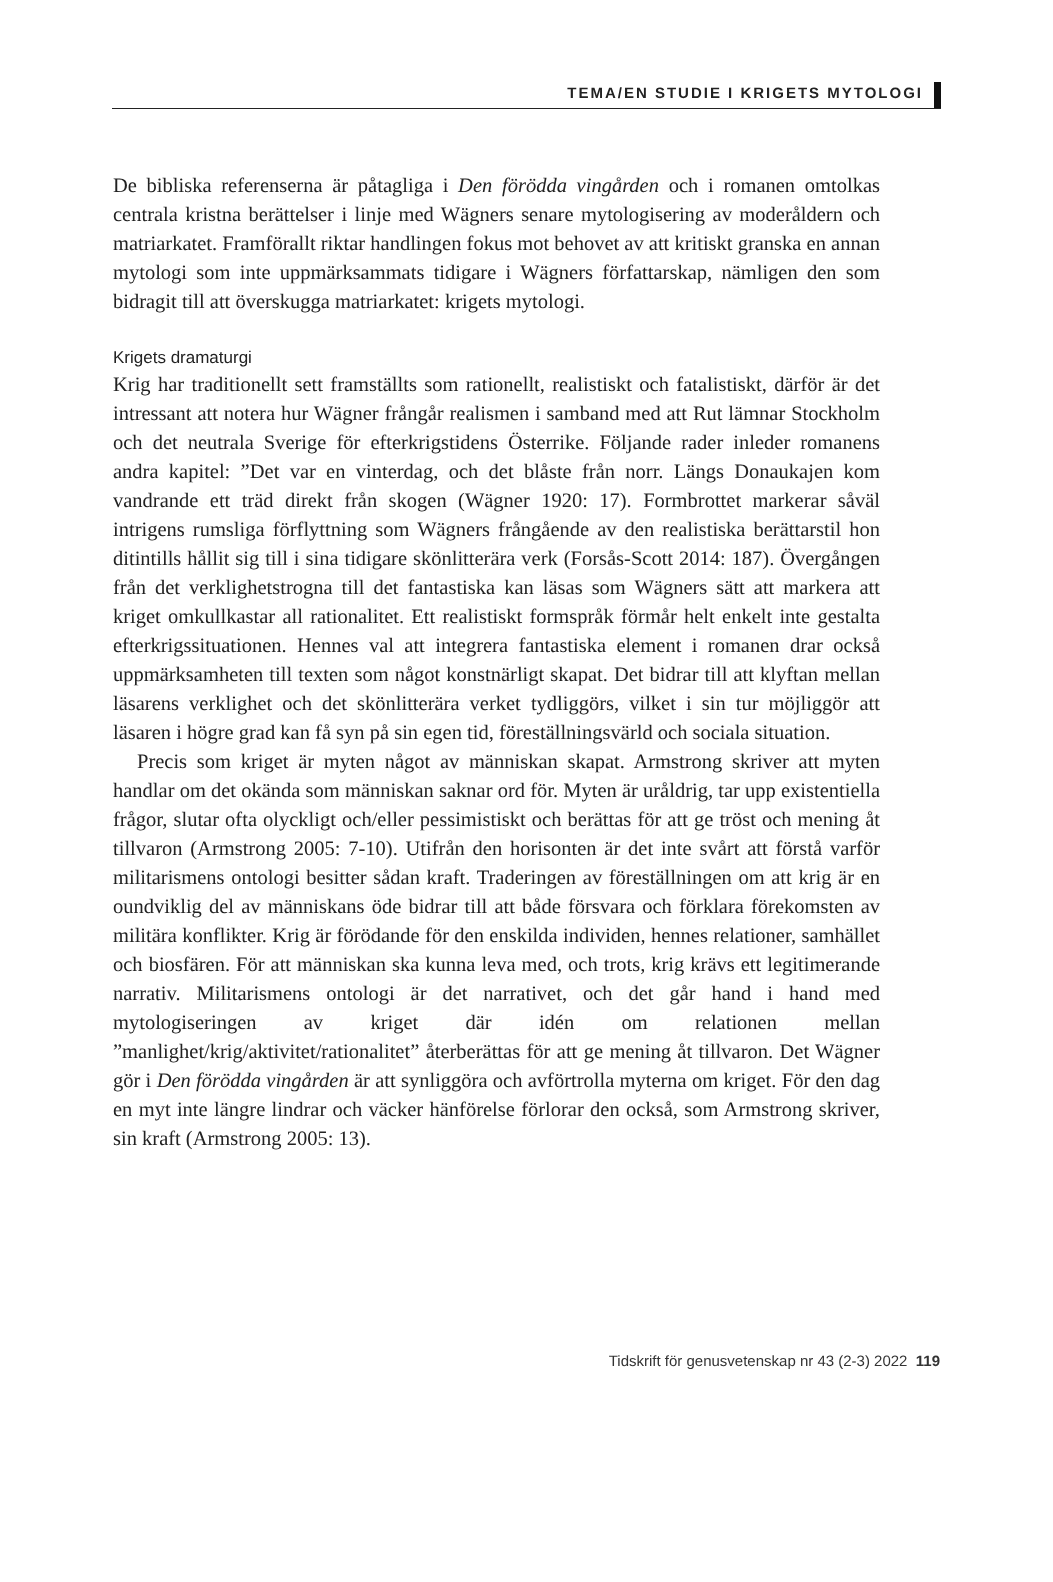TEMA/EN STUDIE I KRIGETS MYTOLOGI
De bibliska referenserna är påtagliga i Den förödda vingården och i romanen omtolkas centrala kristna berättelser i linje med Wägners senare mytologisering av moderåldern och matriarkatet. Framförallt riktar handlingen fokus mot behovet av att kritiskt granska en annan mytologi som inte uppmärksammats tidigare i Wägners författarskap, nämligen den som bidragit till att överskugga matriarkatet: krigets mytologi.
Krigets dramaturgi
Krig har traditionellt sett framställts som rationellt, realistiskt och fatalistiskt, därför är det intressant att notera hur Wägner frångår realismen i samband med att Rut lämnar Stockholm och det neutrala Sverige för efterkrigstidens Österrike. Följande rader inleder romanens andra kapitel: ”Det var en vinterdag, och det blåste från norr. Längs Donaukajen kom vandrande ett träd direkt från skogen (Wägner 1920: 17). Formbrottet markerar såväl intrigens rumsliga förflyttning som Wägners frångående av den realistiska berättarstil hon ditintills hållit sig till i sina tidigare skönlitterära verk (Forsås-Scott 2014: 187). Övergången från det verklighetstrogna till det fantastiska kan läsas som Wägners sätt att markera att kriget omkullkastar all rationalitet. Ett realistiskt formspråk förmår helt enkelt inte gestalta efterkrigssituationen. Hennes val att integrera fantastiska element i romanen drar också uppmärksamheten till texten som något konstnärligt skapat. Det bidrar till att klyftan mellan läsarens verklighet och det skönlitterära verket tydliggörs, vilket i sin tur möjliggör att läsaren i högre grad kan få syn på sin egen tid, föreställningsvärld och sociala situation.
Precis som kriget är myten något av människan skapat. Armstrong skriver att myten handlar om det okända som människan saknar ord för. Myten är uråldrig, tar upp existentiella frågor, slutar ofta olyckligt och/eller pessimistiskt och berättas för att ge tröst och mening åt tillvaron (Armstrong 2005: 7-10). Utifrån den horisonten är det inte svårt att förstå varför militarismens ontologi besitter sådan kraft. Traderingen av föreställningen om att krig är en oundviklig del av människans öde bidrar till att både försvara och förklara förekomsten av militära konflikter. Krig är förödande för den enskilda individen, hennes relationer, samhället och biosfären. För att människan ska kunna leva med, och trots, krig krävs ett legitimerande narrativ. Militarismens ontologi är det narrativet, och det går hand i hand med mytologiseringen av kriget där idén om relationen mellan ”manlighet/krig/aktivitet/rationalitet” återberättas för att ge mening åt tillvaron. Det Wägner gör i Den förödda vingården är att synliggöra och avförtrolla myterna om kriget. För den dag en myt inte längre lindrar och väcker hänförelse förlorar den också, som Armstrong skriver, sin kraft (Armstrong 2005: 13).
Tidskrift för genusvetenskap nr 43 (2-3) 2022 119